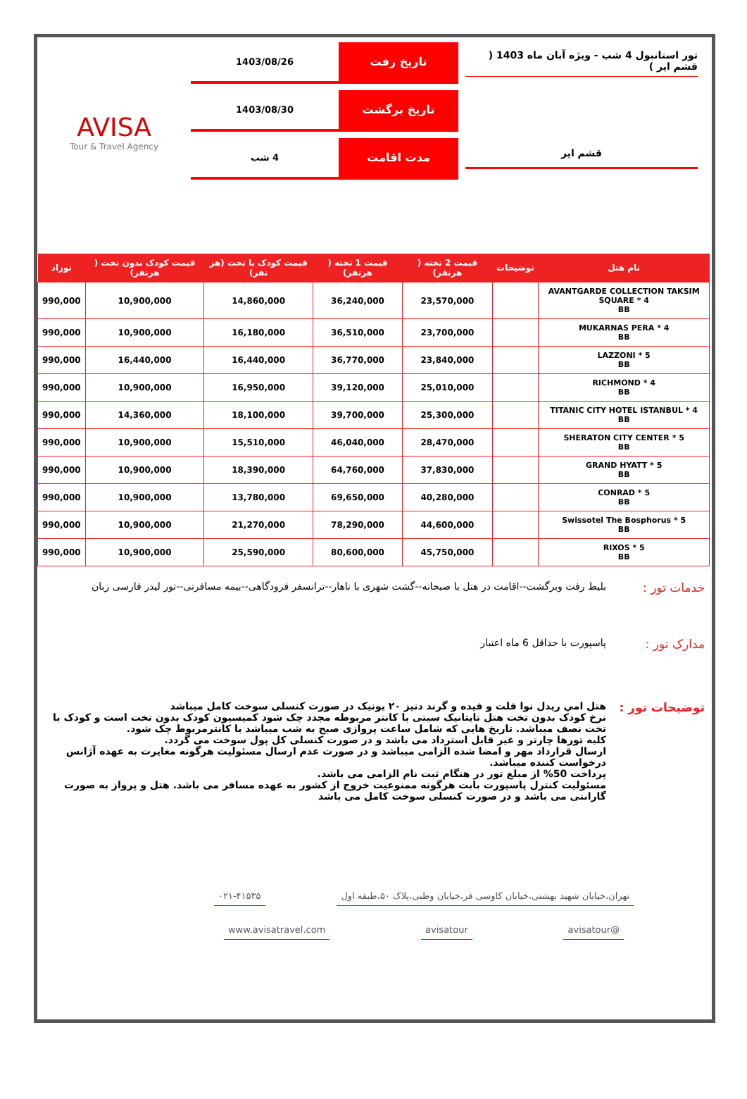تور استانبول 4 شب - ویژه آبان ماه 1403 ( قشم ایر )
قشم ایر
تاریخ رفت
1403/08/26
تاریخ برگشت
1403/08/30
مدت اقامت
4 شب
AVISA
Tour & Travel Agency
| نام هتل | توضیحات | قیمت 2 تخته ( هرنفر) | قیمت 1 تخته ( هرنفر) | قیمت کودک با تخت (هر نفر) | قیمت کودک بدون تخت ( هرنفر) | نوزاد |
| --- | --- | --- | --- | --- | --- | --- |
| AVANTGARDE COLLECTION TAKSIM SQUARE * 4 BB | | 23,570,000 | 36,240,000 | 14,860,000 | 10,900,000 | 990,000 |
| MUKARNAS PERA * 4 BB | | 23,700,000 | 36,510,000 | 16,180,000 | 10,900,000 | 990,000 |
| LAZZONI * 5 BB | | 23,840,000 | 36,770,000 | 16,440,000 | 16,440,000 | 990,000 |
| RICHMOND * 4 BB | | 25,010,000 | 39,120,000 | 16,950,000 | 10,900,000 | 990,000 |
| TITANIC CITY HOTEL ISTANBUL * 4 BB | | 25,300,000 | 39,700,000 | 18,100,000 | 14,360,000 | 990,000 |
| SHERATON CITY CENTER * 5 BB | | 28,470,000 | 46,040,000 | 15,510,000 | 10,900,000 | 990,000 |
| GRAND HYATT * 5 BB | | 37,830,000 | 64,760,000 | 18,390,000 | 10,900,000 | 990,000 |
| CONRAD * 5 BB | | 40,280,000 | 69,650,000 | 13,780,000 | 10,900,000 | 990,000 |
| Swissotel The Bosphorus * 5 BB | | 44,600,000 | 78,290,000 | 21,270,000 | 10,900,000 | 990,000 |
| RIXOS * 5 BB | | 45,750,000 | 80,600,000 | 25,590,000 | 10,900,000 | 990,000 |
خدمات تور :
بلیط رفت وبرگشت--اقامت در هتل با صبحانه--گشت شهری با ناهار--ترانسفر فرودگاهی--بیمه مسافرتی--تور لیدر فارسی زبان
مدارک تور :
پاسپورت با حداقل 6 ماه اعتبار
توضیحات تور :
هتل امي ريدل نوا فلت و فيده و گرند دنيز ٢٠ يونيک در صورت کنسلی سوخت کامل میباشد
نرخ کودک بدون تخت هتل تایتانیک سیتی با کانتر مربوطه مجدد چک شود کمیسیون کودک بدون تخت است و کودک با تخت نصف میباشد. تاریخ هایی که شامل ساعت پروازی صبح به شب میباشد با کانترمربوط چک شود.
کلیه تورها چارتر و غیر قابل استرداد می باشد و در صورت کنسلی کل پول سوخت می گردد.
ارسال قرارداد مهر و امضا شده الزامی میباشد و در صورت عدم ارسال مسئولیت هرگونه مغایرت به عهده آژانس درخواست کننده میباشد.
پرداخت 50% از مبلغ تور در هنگام ثبت نام الزامی می باشد.
مسئولیت کنترل پاسپورت بابت هرگونه ممنوعیت خروج از کشور به عهده مسافر می باشد. هتل و پرواز به صورت گارانتی می باشد و در صورت کنسلی سوخت کامل می باشد
تهران،خیابان شهید بهشتی،خیابان کاوسی فر،خیابان وطنی،پلاک ۵۰،طبقه اول
۰۲۱-۴۱۵۳۵
@avisatour avisatour www.avisatravel.com